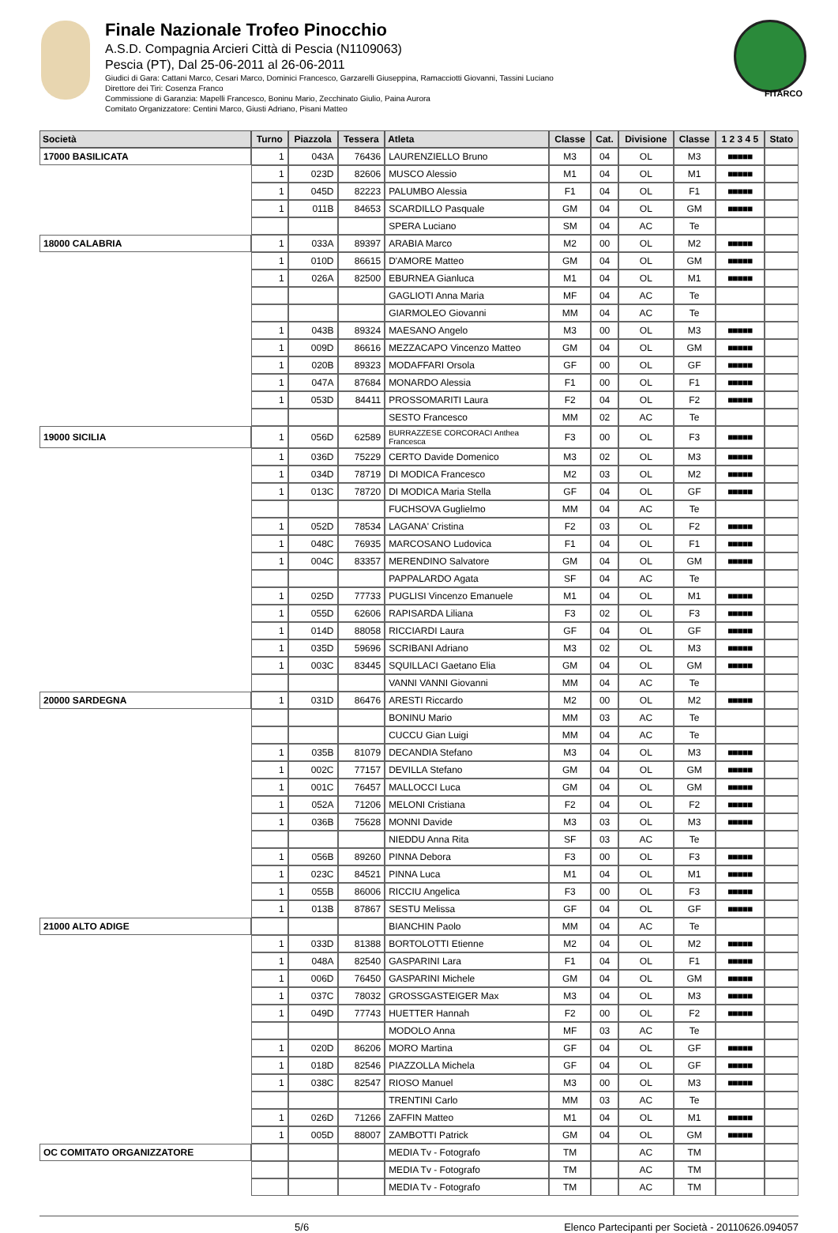Finale Nazionale Trofeo Pinocchio
A.S.D. Compagnia Arcieri Città di Pescia (N1109063)
Pescia (PT), Dal 25-06-2011 al 26-06-2011
Giudici di Gara: Cattani Marco, Cesari Marco, Dominici Francesco, Garzarelli Giuseppina, Ramacciotti Giovanni, Tassini Luciano
Direttore dei Tiri: Cosenza Franco
Commissione di Garanzia: Mapelli Francesco, Boninu Mario, Zecchinato Giulio, Paina Aurora
Comitato Organizzatore: Centini Marco, Giusti Adriano, Pisani Matteo
FITARCO
| Società | Turno | Piazzola | Tessera | Atleta | Classe | Cat. | Divisione | Classe | 1 2 3 4 5 | Stato |
| --- | --- | --- | --- | --- | --- | --- | --- | --- | --- | --- |
| 17000 BASILICATA | 1 | 043A | 76436 | LAURENZIELLO Bruno | M3 | 04 | OL | M3 | ■■■■■ | |
| | 1 | 023D | 82606 | MUSCO Alessio | M1 | 04 | OL | M1 | ■■■■■ | |
| | 1 | 045D | 82223 | PALUMBO Alessia | F1 | 04 | OL | F1 | ■■■■■ | |
| | 1 | 011B | 84653 | SCARDILLO Pasquale | GM | 04 | OL | GM | ■■■■■ | |
| | | | | SPERA Luciano | SM | 04 | AC | Te | | |
| 18000 CALABRIA | 1 | 033A | 89397 | ARABIA Marco | M2 | 00 | OL | M2 | ■■■■■ | |
| | 1 | 010D | 86615 | D'AMORE Matteo | GM | 04 | OL | GM | ■■■■■ | |
| | 1 | 026A | 82500 | EBURNEA Gianluca | M1 | 04 | OL | M1 | ■■■■■ | |
| | | | | GAGLIOTI Anna Maria | MF | 04 | AC | Te | | |
| | | | | GIARMOLEO Giovanni | MM | 04 | AC | Te | | |
| | 1 | 043B | 89324 | MAESANO Angelo | M3 | 00 | OL | M3 | ■■■■■ | |
| | 1 | 009D | 86616 | MEZZACAPO Vincenzo Matteo | GM | 04 | OL | GM | ■■■■■ | |
| | 1 | 020B | 89323 | MODAFFARI Orsola | GF | 00 | OL | GF | ■■■■■ | |
| | 1 | 047A | 87684 | MONARDO Alessia | F1 | 00 | OL | F1 | ■■■■■ | |
| | 1 | 053D | 84411 | PROSSOMARITI Laura | F2 | 04 | OL | F2 | ■■■■■ | |
| | | | | SESTO Francesco | MM | 02 | AC | Te | | |
| 19000 SICILIA | 1 | 056D | 62589 | BURRAZZESE CORCORACI Anthea Francesca | F3 | 00 | OL | F3 | ■■■■■ | |
| | 1 | 036D | 75229 | CERTO Davide Domenico | M3 | 02 | OL | M3 | ■■■■■ | |
| | 1 | 034D | 78719 | DI MODICA Francesco | M2 | 03 | OL | M2 | ■■■■■ | |
| | 1 | 013C | 78720 | DI MODICA Maria Stella | GF | 04 | OL | GF | ■■■■■ | |
| | | | | FUCHSOVA Guglielmo | MM | 04 | AC | Te | | |
| | 1 | 052D | 78534 | LAGANA' Cristina | F2 | 03 | OL | F2 | ■■■■■ | |
| | 1 | 048C | 76935 | MARCOSANO Ludovica | F1 | 04 | OL | F1 | ■■■■■ | |
| | 1 | 004C | 83357 | MERENDINO Salvatore | GM | 04 | OL | GM | ■■■■■ | |
| | | | | PAPPALARDO Agata | SF | 04 | AC | Te | | |
| | 1 | 025D | 77733 | PUGLISI Vincenzo Emanuele | M1 | 04 | OL | M1 | ■■■■■ | |
| | 1 | 055D | 62606 | RAPISARDA Liliana | F3 | 02 | OL | F3 | ■■■■■ | |
| | 1 | 014D | 88058 | RICCIARDI Laura | GF | 04 | OL | GF | ■■■■■ | |
| | 1 | 035D | 59696 | SCRIBANI Adriano | M3 | 02 | OL | M3 | ■■■■■ | |
| | 1 | 003C | 83445 | SQUILLACI Gaetano Elia | GM | 04 | OL | GM | ■■■■■ | |
| | | | | VANNI VANNI Giovanni | MM | 04 | AC | Te | | |
| 20000 SARDEGNA | 1 | 031D | 86476 | ARESTI Riccardo | M2 | 00 | OL | M2 | ■■■■■ | |
| | | | | BONINU Mario | MM | 03 | AC | Te | | |
| | | | | CUCCU Gian Luigi | MM | 04 | AC | Te | | |
| | 1 | 035B | 81079 | DECANDIA Stefano | M3 | 04 | OL | M3 | ■■■■■ | |
| | 1 | 002C | 77157 | DEVILLA Stefano | GM | 04 | OL | GM | ■■■■■ | |
| | 1 | 001C | 76457 | MALLOCCI Luca | GM | 04 | OL | GM | ■■■■■ | |
| | 1 | 052A | 71206 | MELONI Cristiana | F2 | 04 | OL | F2 | ■■■■■ | |
| | 1 | 036B | 75628 | MONNI Davide | M3 | 03 | OL | M3 | ■■■■■ | |
| | | | | NIEDDU Anna Rita | SF | 03 | AC | Te | | |
| | 1 | 056B | 89260 | PINNA Debora | F3 | 00 | OL | F3 | ■■■■■ | |
| | 1 | 023C | 84521 | PINNA Luca | M1 | 04 | OL | M1 | ■■■■■ | |
| | 1 | 055B | 86006 | RICCIU Angelica | F3 | 00 | OL | F3 | ■■■■■ | |
| | 1 | 013B | 87867 | SESTU Melissa | GF | 04 | OL | GF | ■■■■■ | |
| 21000 ALTO ADIGE | | | | BIANCHIN Paolo | MM | 04 | AC | Te | | |
| | 1 | 033D | 81388 | BORTOLOTTI Etienne | M2 | 04 | OL | M2 | ■■■■■ | |
| | 1 | 048A | 82540 | GASPARINI Lara | F1 | 04 | OL | F1 | ■■■■■ | |
| | 1 | 006D | 76450 | GASPARINI Michele | GM | 04 | OL | GM | ■■■■■ | |
| | 1 | 037C | 78032 | GROSSGASTEIGER Max | M3 | 04 | OL | M3 | ■■■■■ | |
| | 1 | 049D | 77743 | HUETTER Hannah | F2 | 00 | OL | F2 | ■■■■■ | |
| | | | | MODOLO Anna | MF | 03 | AC | Te | | |
| | 1 | 020D | 86206 | MORO Martina | GF | 04 | OL | GF | ■■■■■ | |
| | 1 | 018D | 82546 | PIAZZOLLA Michela | GF | 04 | OL | GF | ■■■■■ | |
| | 1 | 038C | 82547 | RIOSO Manuel | M3 | 00 | OL | M3 | ■■■■■ | |
| | | | | TRENTINI Carlo | MM | 03 | AC | Te | | |
| | 1 | 026D | 71266 | ZAFFIN Matteo | M1 | 04 | OL | M1 | ■■■■■ | |
| | 1 | 005D | 88007 | ZAMBOTTI Patrick | GM | 04 | OL | GM | ■■■■■ | |
| OC COMITATO ORGANIZZATORE | | | | MEDIA Tv - Fotografo | TM | | AC | TM | | |
| | | | | MEDIA Tv - Fotografo | TM | | AC | TM | | |
| | | | | MEDIA Tv - Fotografo | TM | | AC | TM | | |
5/6 Elenco Partecipanti per Società - 20110626.094057